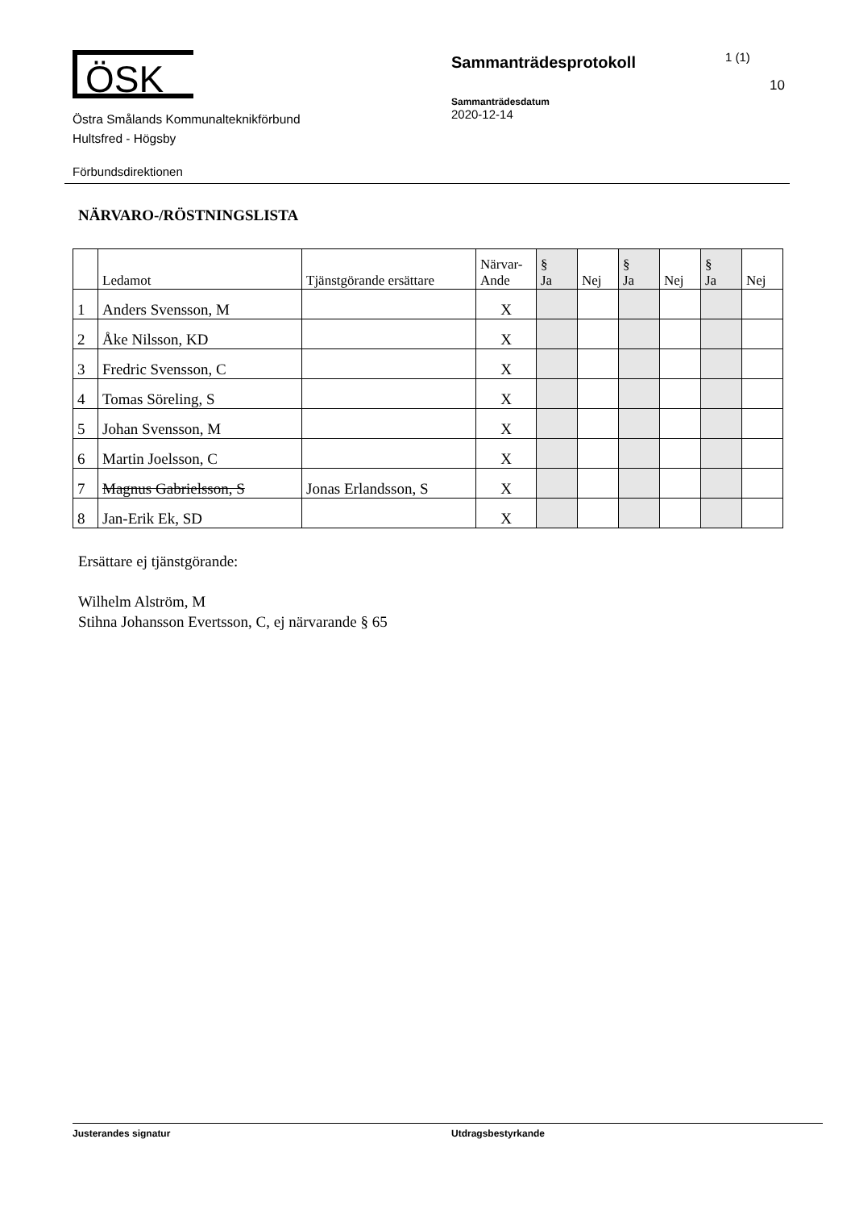ÖSK
Östra Smålands Kommunalteknikförbund
Hultsfred - Högsby
Sammanträdesprotokoll
Sammanträdesdatum
2020-12-14
1 (1)
10
Förbundsdirektionen
NÄRVARO-/RÖSTNINGSLISTA
| | Ledamot | Tjänstgörande ersättare | Närvar- Ande | § Ja | Nej | § Ja | Nej | § Ja | Nej |
| --- | --- | --- | --- | --- | --- | --- | --- | --- | --- |
| 1 | Anders Svensson, M | | X | | | | | | |
| 2 | Åke Nilsson, KD | | X | | | | | | |
| 3 | Fredric Svensson, C | | X | | | | | | |
| 4 | Tomas Söreling, S | | X | | | | | | |
| 5 | Johan Svensson, M | | X | | | | | | |
| 6 | Martin Joelsson, C | | X | | | | | | |
| 7 | Magnus Gabrielsson, S | Jonas Erlandsson, S | X | | | | | | |
| 8 | Jan-Erik Ek, SD | | X | | | | | | |
Ersättare ej tjänstgörande:
Wilhelm Alström, M
Stihna Johansson Evertsson, C, ej närvarande § 65
Justerandes signatur Utdragsbestyrkande